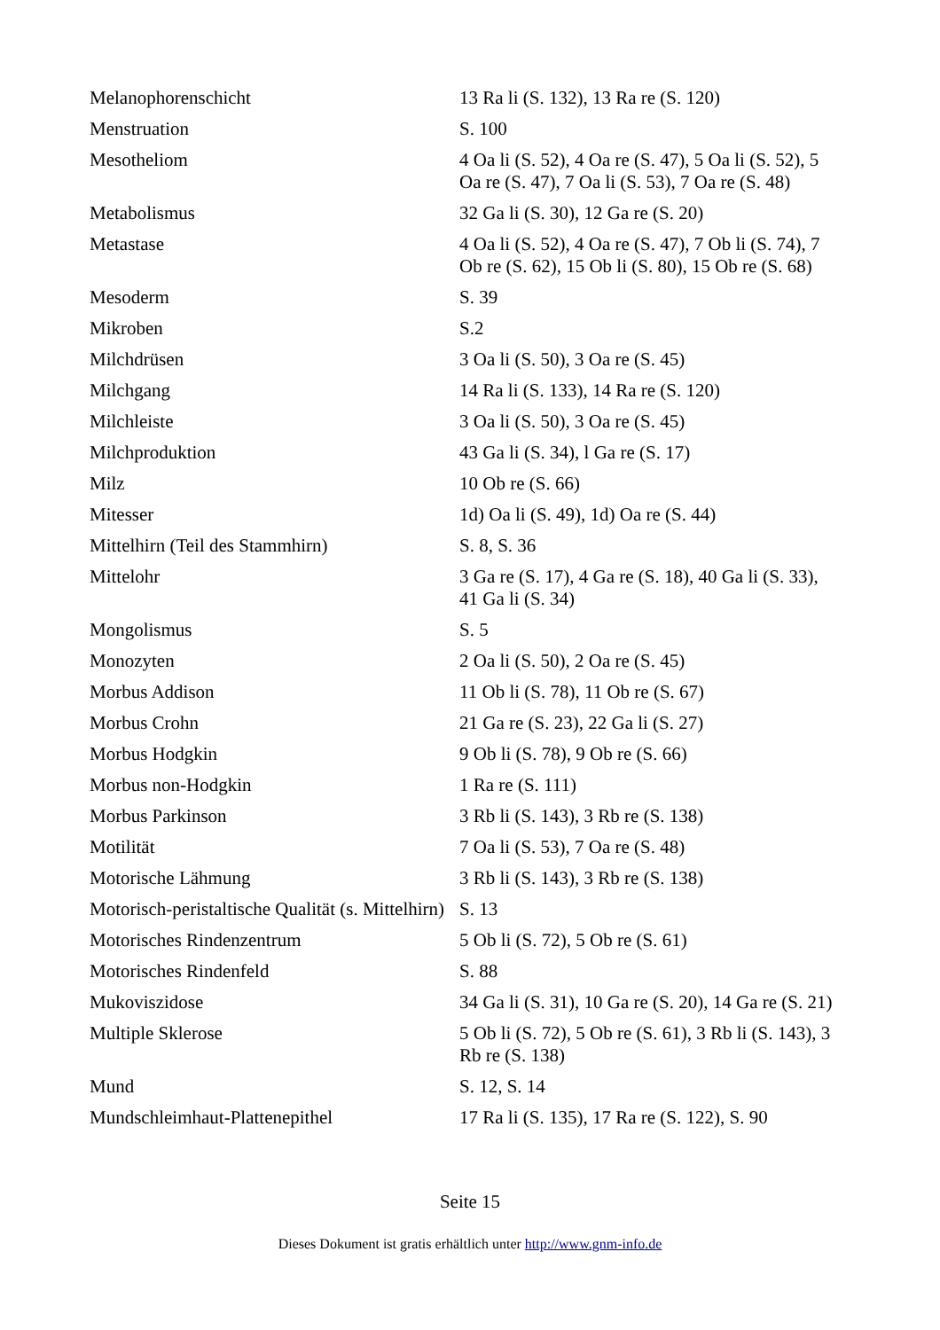| Melanophorenschicht | 13 Ra li (S. 132), 13 Ra re (S. 120) |
| Menstruation | S. 100 |
| Mesotheliom | 4 Oa li (S. 52), 4 Oa re (S. 47), 5 Oa li (S. 52), 5 Oa re (S. 47), 7 Oa li (S. 53), 7 Oa re (S. 48) |
| Metabolismus | 32 Ga li (S. 30), 12 Ga re (S. 20) |
| Metastase | 4 Oa li (S. 52), 4 Oa re (S. 47), 7 Ob li (S. 74), 7 Ob re (S. 62), 15 Ob li (S. 80), 15 Ob re (S. 68) |
| Mesoderm | S. 39 |
| Mikroben | S.2 |
| Milchdrüsen | 3 Oa li (S. 50), 3 Oa re (S. 45) |
| Milchgang | 14 Ra li (S. 133), 14 Ra re (S. 120) |
| Milchleiste | 3 Oa li (S. 50), 3 Oa re (S. 45) |
| Milchproduktion | 43 Ga li (S. 34), l Ga re (S. 17) |
| Milz | 10 Ob re (S. 66) |
| Mitesser | 1d) Oa li (S. 49), 1d) Oa re (S. 44) |
| Mittelhirn (Teil des Stammhirn) | S. 8, S. 36 |
| Mittelohr | 3 Ga re (S. 17), 4 Ga re (S. 18), 40 Ga li (S. 33), 41 Ga li (S. 34) |
| Mongolismus | S. 5 |
| Monozyten | 2 Oa li (S. 50), 2 Oa re (S. 45) |
| Morbus Addison | 11 Ob li (S. 78), 11 Ob re (S. 67) |
| Morbus Crohn | 21 Ga re (S. 23), 22 Ga li (S. 27) |
| Morbus Hodgkin | 9 Ob li (S. 78), 9 Ob re (S. 66) |
| Morbus non-Hodgkin | 1 Ra re (S. 111) |
| Morbus Parkinson | 3 Rb li (S. 143), 3 Rb re (S. 138) |
| Motilität | 7 Oa li (S. 53), 7 Oa re (S. 48) |
| Motorische Lähmung | 3 Rb li (S. 143), 3 Rb re (S. 138) |
| Motorisch-peristaltische Qualität (s. Mittelhirn) | S. 13 |
| Motorisches Rindenzentrum | 5 Ob li (S. 72), 5 Ob re (S. 61) |
| Motorisches Rindenfeld | S. 88 |
| Mukoviszidose | 34 Ga li (S. 31), 10 Ga re (S. 20), 14 Ga re (S. 21) |
| Multiple Sklerose | 5 Ob li (S. 72), 5 Ob re (S. 61), 3 Rb li (S. 143), 3 Rb re (S. 138) |
| Mund | S. 12, S. 14 |
| Mundschleimhaut-Plattenepithel | 17 Ra li (S. 135), 17 Ra re (S. 122), S. 90 |
Seite 15
Dieses Dokument ist gratis erhältlich unter http://www.gnm-info.de